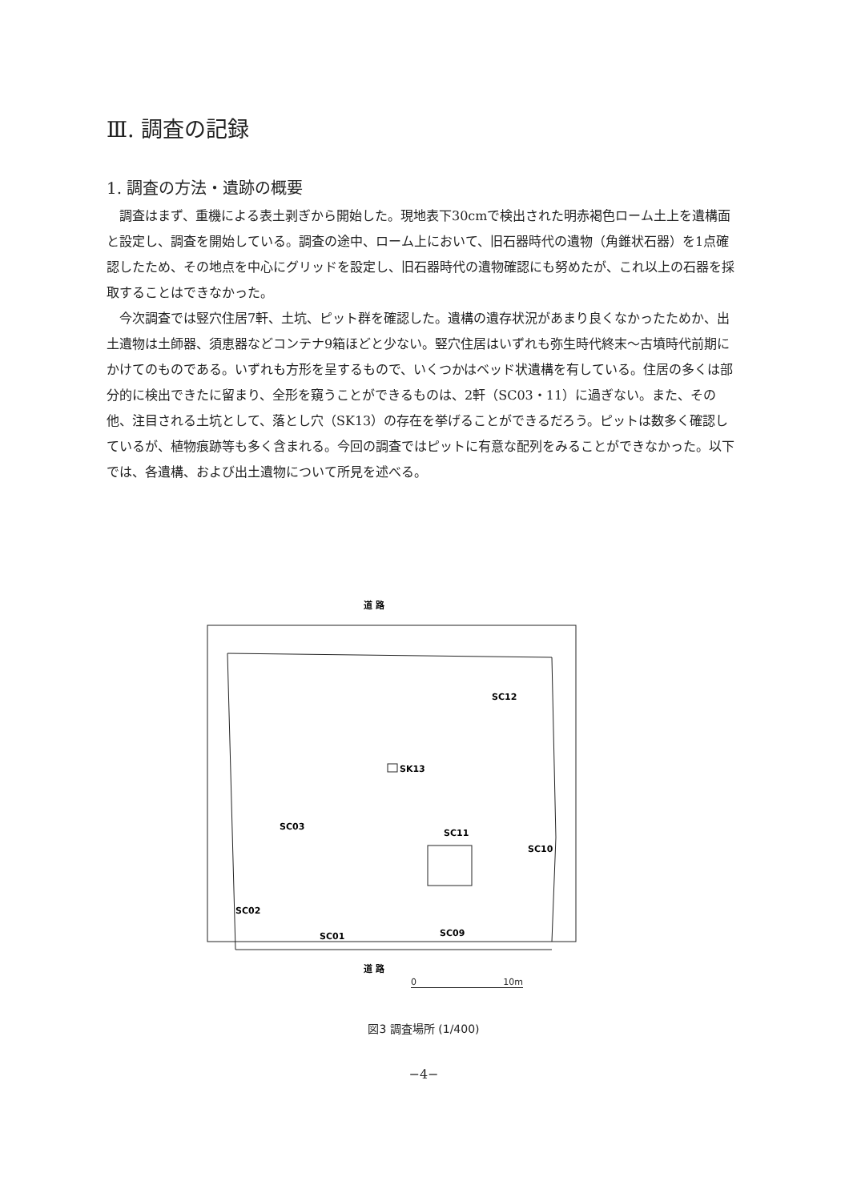Ⅲ. 調査の記録
1. 調査の方法・遺跡の概要
調査はまず、重機による表土剥ぎから開始した。現地表下30cmで検出された明赤褐色ローム土上を遺構面と設定し、調査を開始している。調査の途中、ローム上において、旧石器時代の遺物（角錐状石器）を1点確認したため、その地点を中心にグリッドを設定し、旧石器時代の遺物確認にも努めたが、これ以上の石器を採取することはできなかった。
今次調査では竪穴住居7軒、土坑、ピット群を確認した。遺構の遺存状況があまり良くなかったためか、出土遺物は土師器、須恵器などコンテナ9箱ほどと少ない。竪穴住居はいずれも弥生時代終末～古墳時代前期にかけてのものである。いずれも方形を呈するもので、いくつかはベッド状遺構を有している。住居の多くは部分的に検出できたに留まり、全形を窺うことができるものは、2軒（SC03・11）に過ぎない。また、その他、注目される土坑として、落とし穴（SK13）の存在を挙げることができるだろう。ピットは数多く確認しているが、植物痕跡等も多く含まれる。今回の調査ではピットに有意な配列をみることができなかった。以下では、各遺構、および出土遺物について所見を述べる。
道 路
SK13
SC12
SC03
SC11
SC10
SC02
SC01
SC09
道 路
0 10m
図3 調査場所 (1/400)
−4−